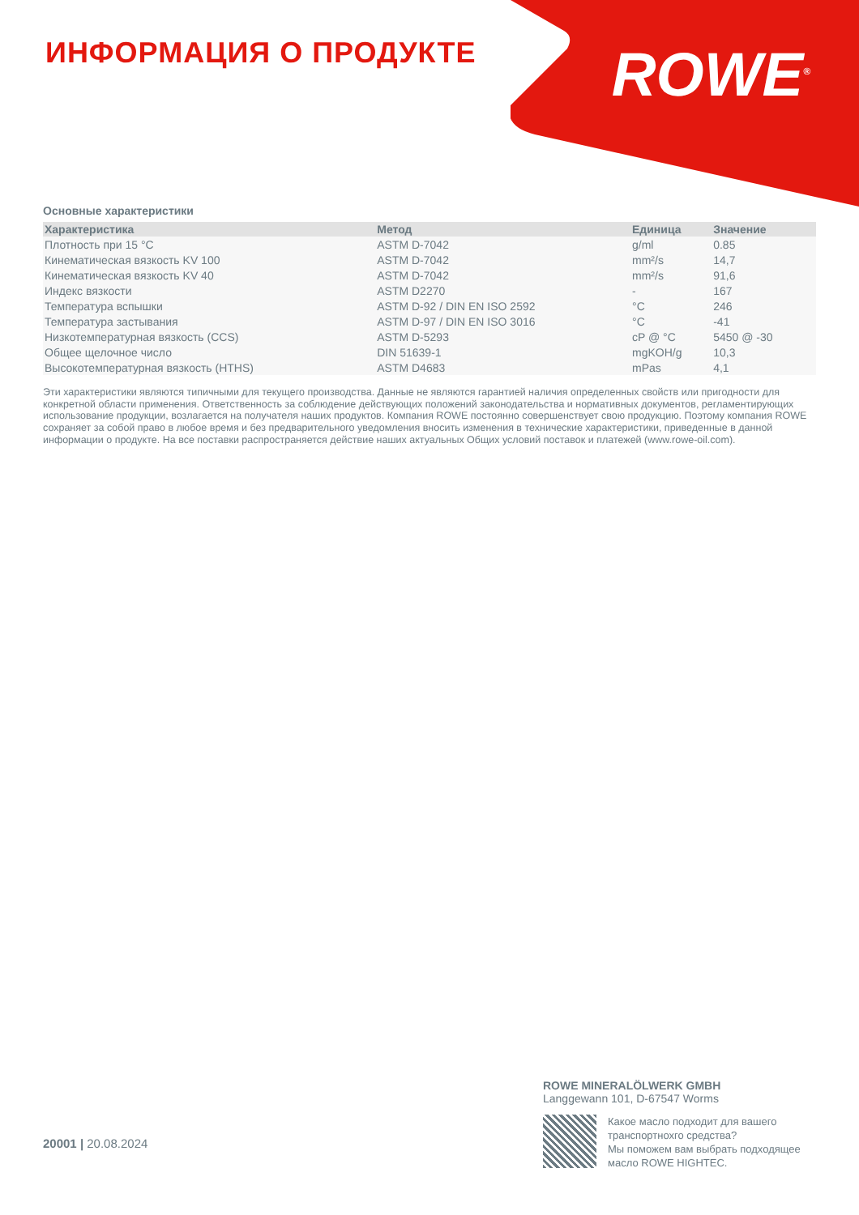ИНФОРМАЦИЯ О ПРОДУКТЕ ROWE<sup>®</sup>
Основные характеристики
| Характеристика | Метод | Единица | Значение |
| --- | --- | --- | --- |
| Плотность при 15 °C | ASTM D-7042 | g/ml | 0.85 |
| Кинематическая вязкость KV 100 | ASTM D-7042 | mm²/s | 14,7 |
| Кинематическая вязкость KV 40 | ASTM D-7042 | mm²/s | 91,6 |
| Индекс вязкости | ASTM D2270 | - | 167 |
| Температура вспышки | ASTM D-92 / DIN EN ISO 2592 | °C | 246 |
| Температура застывания | ASTM D-97 / DIN EN ISO 3016 | °C | -41 |
| Низкотемпературная вязкость (CCS) | ASTM D-5293 | cP @ °C | 5450 @ -30 |
| Общее щелочное число | DIN 51639-1 | mgKOH/g | 10,3 |
| Высокотемпературная вязкость (HTHS) | ASTM D4683 | mPas | 4,1 |
Эти характеристики являются типичными для текущего производства. Данные не являются гарантией наличия определенных свойств или пригодности для конкретной области применения. Ответственность за соблюдение действующих положений законодательства и нормативных документов, регламентирующих использование продукции, возлагается на получателя наших продуктов. Компания ROWE постоянно совершенствует свою продукцию. Поэтому компания ROWE сохраняет за собой право в любое время и без предварительного уведомления вносить изменения в технические характеристики, приведенные в данной информации о продукте. На все поставки распространяется действие наших актуальных Общих условий поставок и платежей (www.rowe-oil.com).
20001 | 20.08.2024
ROWE MINERALÖLWERK GMBH
Langgewann 101, D-67547 Worms
Какое масло подходит для вашего транспортнохго средства?
Мы поможем вам выбрать подходящее масло ROWE HIGHTEC.